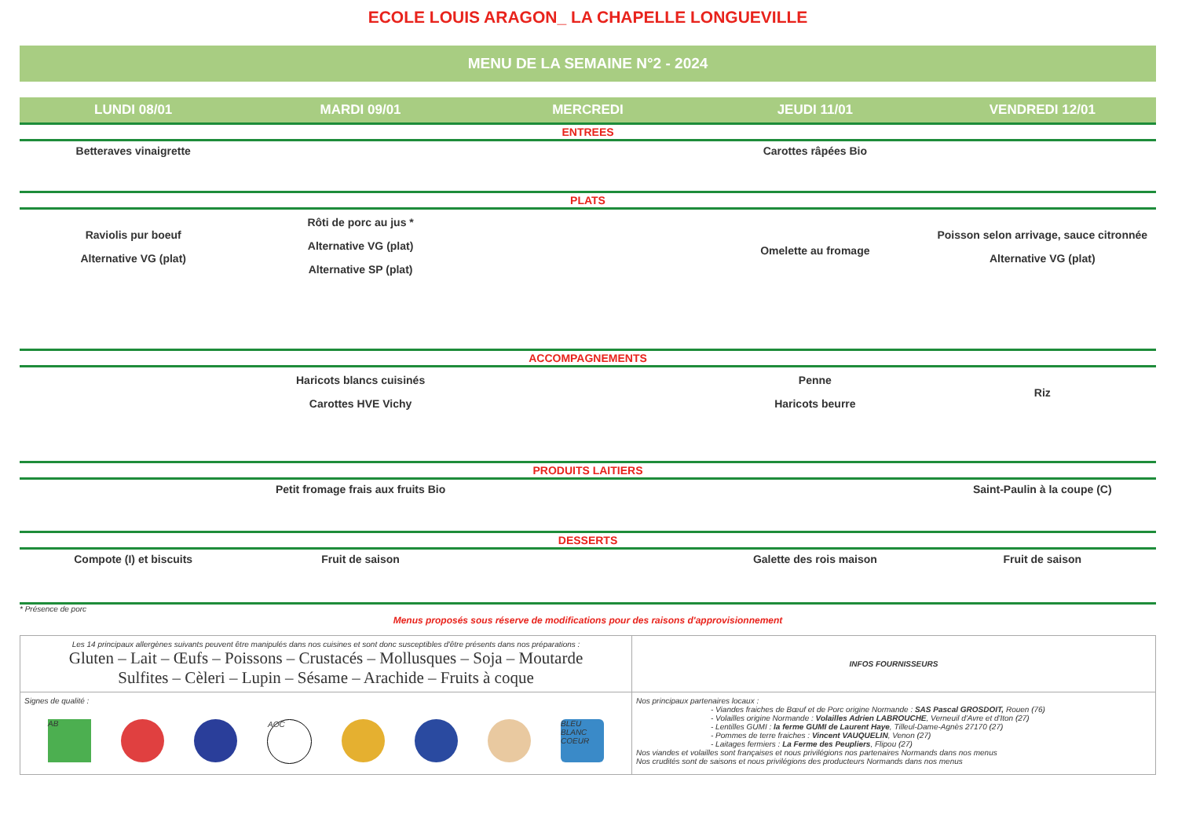ECOLE LOUIS ARAGON_ LA CHAPELLE LONGUEVILLE
MENU DE LA SEMAINE N°2 - 2024
| LUNDI 08/01 | MARDI 09/01 | MERCREDI | JEUDI 11/01 | VENDREDI 12/01 |
| --- | --- | --- | --- | --- |
| ENTREES | | | | |
| Betteraves vinaigrette | | | Carottes râpées Bio | |
| PLATS | | | | |
| Raviolis pur boeuf Alternative VG (plat) | Rôti de porc au jus * Alternative VG (plat) Alternative SP (plat) | | Omelette au fromage | Poisson selon arrivage, sauce citronnée Alternative VG (plat) |
| ACCOMPAGNEMENTS | | | | |
| | Haricots blancs cuisinés Carottes HVE Vichy | | Penne Haricots beurre | Riz |
| PRODUITS LAITIERS | | | | |
| | Petit fromage frais aux fruits Bio | | | Saint-Paulin à la coupe (C) |
| DESSERTS | | | | |
| Compote (I) et biscuits | Fruit de saison | | Galette des rois maison | Fruit de saison |
* Présence de porc
Menus proposés sous réserve de modifications pour des raisons d'approvisionnement
| Les 14 principaux allergènes suivants peuvent être manipulés dans nos cuisines et sont donc susceptibles d'être présents dans nos préparations : Gluten – Lait – Œufs – Poissons – Crustacés – Mollusques – Soja – Moutarde Sulfites – Cèleri – Lupin – Sésame – Arachide – Fruits à coque | INFOS FOURNISSEURS |
| Signes de qualité : AB AOC BLEU BLANC COEUR | Nos principaux partenaires locaux : - Viandes fraiches de Bœuf et de Porc origine Normande : SAS Pascal GROSDOIT, Rouen (76) - Volailles origine Normande : Volailles Adrien LABROUCHE , Verneuil d'Avre et d'Iton (27) - Lentilles GUMI : la ferme GUMI de Laurent Haye , Tilleul-Dame-Agnès 27170 (27) - Pommes de terre fraiches : Vincent VAUQUELIN , Venon (27) - Laitages fermiers : La Ferme des Peupliers , Flipou (27) Nos viandes et volailles sont françaises et nous privilégions nos partenaires Normands dans nos menus Nos crudités sont de saisons et nous privilégions des producteurs Normands dans nos menus |